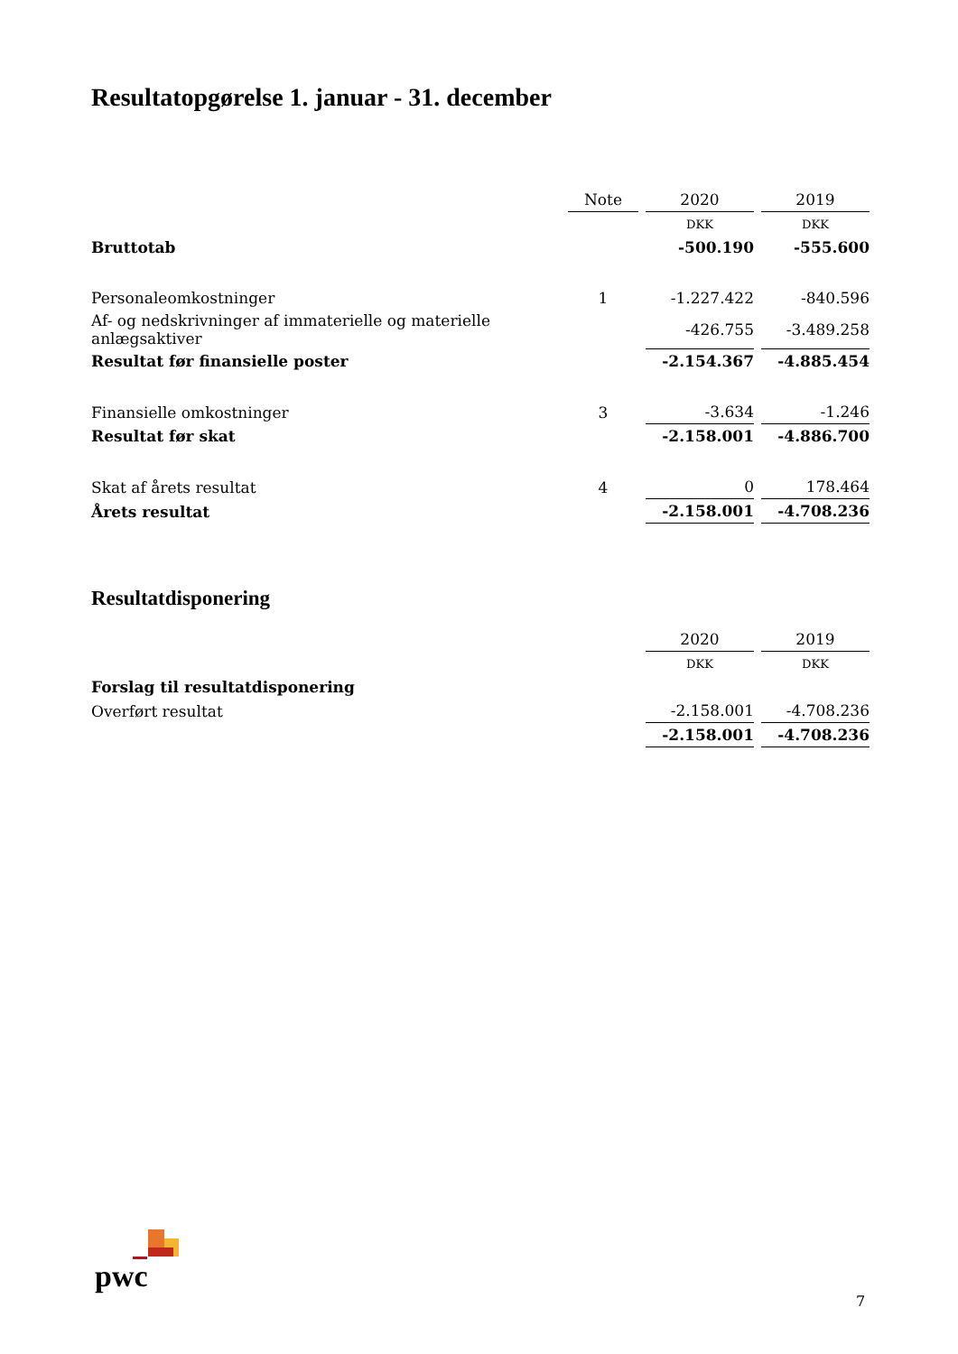Resultatopgørelse 1. januar - 31. december
| | Note | 2020 | 2019 |
| --- | --- | --- | --- |
| | | DKK | DKK |
| Bruttotab | | -500.190 | -555.600 |
| Personaleomkostninger | 1 | -1.227.422 | -840.596 |
| Af- og nedskrivninger af immaterielle og materielle anlægsaktiver | | -426.755 | -3.489.258 |
| Resultat før finansielle poster | | -2.154.367 | -4.885.454 |
| Finansielle omkostninger | 3 | -3.634 | -1.246 |
| Resultat før skat | | -2.158.001 | -4.886.700 |
| Skat af årets resultat | 4 | 0 | 178.464 |
| Årets resultat | | -2.158.001 | -4.708.236 |
Resultatdisponering
| | | 2020 | 2019 |
| --- | --- | --- | --- |
| | | DKK | DKK |
| Forslag til resultatdisponering | | | |
| Overført resultat | | -2.158.001 | -4.708.236 |
| | | -2.158.001 | -4.708.236 |
pwc
7